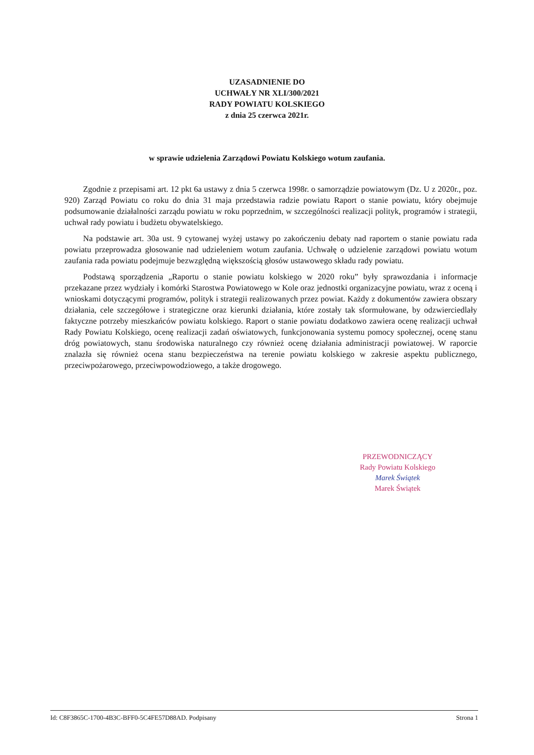UZASADNIENIE DO
UCHWAŁY NR XLI/300/2021
RADY POWIATU KOLSKIEGO
z dnia 25 czerwca 2021r.
w sprawie udzielenia Zarządowi Powiatu Kolskiego wotum zaufania.
Zgodnie z przepisami art. 12 pkt 6a ustawy z dnia 5 czerwca 1998r. o samorządzie powiatowym (Dz. U z 2020r., poz. 920) Zarząd Powiatu co roku do dnia 31 maja przedstawia radzie powiatu Raport o stanie powiatu, który obejmuje podsumowanie działalności zarządu powiatu w roku poprzednim, w szczególności realizacji polityk, programów i strategii, uchwał rady powiatu i budżetu obywatelskiego.
Na podstawie art. 30a ust. 9 cytowanej wyżej ustawy po zakończeniu debaty nad raportem o stanie powiatu rada powiatu przeprowadza głosowanie nad udzieleniem wotum zaufania. Uchwałę o udzielenie zarządowi powiatu wotum zaufania rada powiatu podejmuje bezwzględną większością głosów ustawowego składu rady powiatu.
Podstawą sporządzenia „Raportu o stanie powiatu kolskiego w 2020 roku” były sprawozdania i informacje przekazane przez wydziały i komórki Starostwa Powiatowego w Kole oraz jednostki organizacyjne powiatu, wraz z oceną i wnioskami dotyczącymi programów, polityk i strategii realizowanych przez powiat. Każdy z dokumentów zawiera obszary działania, cele szczegółowe i strategiczne oraz kierunki działania, które zostały tak sformułowane, by odzwierciedlały faktyczne potrzeby mieszkańców powiatu kolskiego. Raport o stanie powiatu dodatkowo zawiera ocenę realizacji uchwał Rady Powiatu Kolskiego, ocenę realizacji zadań oświatowych, funkcjonowania systemu pomocy społecznej, ocenę stanu dróg powiatowych, stanu środowiska naturalnego czy również ocenę działania administracji powiatowej. W raporcie znalazła się również ocena stanu bezpieczeństwa na terenie powiatu kolskiego w zakresie aspektu publicznego, przeciwpożarowego, przeciwpowodziowego, a także drogowego.
PRZEWODNICZĄCY
Rady Powiatu Kolskiego
Marek Świątek
Marek Świątek
Id: C8F3865C-1700-4B3C-BFF0-5C4FE57D88AD. Podpisany Strona 1